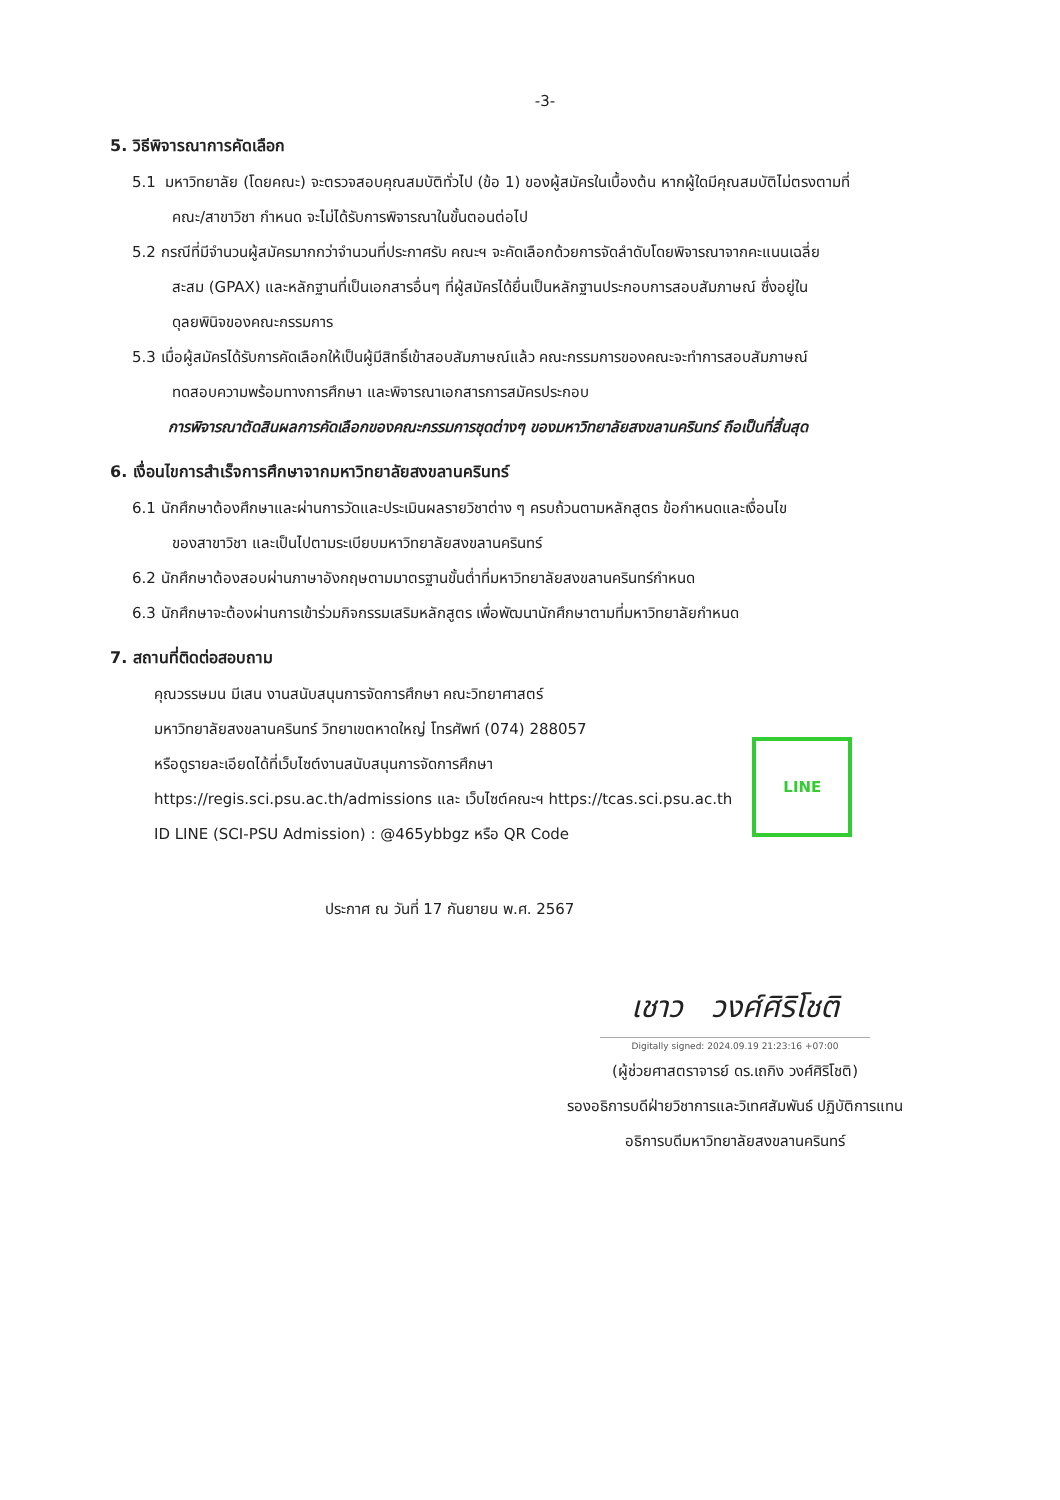-3-
5. วิธีพิจารณาการคัดเลือก
5.1 มหาวิทยาลัย (โดยคณะ) จะตรวจสอบคุณสมบัติทั่วไป (ข้อ 1) ของผู้สมัครในเบื้องต้น หากผู้ใดมีคุณสมบัติไม่ตรงตามที่
คณะ/สาขาวิชา กำหนด จะไม่ได้รับการพิจารณาในขั้นตอนต่อไป
5.2 กรณีที่มีจำนวนผู้สมัครมากกว่าจำนวนที่ประกาศรับ คณะฯ จะคัดเลือกด้วยการจัดลำดับโดยพิจารณาจากคะแนนเฉลี่ย
สะสม (GPAX) และหลักฐานที่เป็นเอกสารอื่นๆ ที่ผู้สมัครได้ยื่นเป็นหลักฐานประกอบการสอบสัมภาษณ์ ซึ่งอยู่ใน
ดุลยพินิจของคณะกรรมการ
5.3 เมื่อผู้สมัครได้รับการคัดเลือกให้เป็นผู้มีสิทธิ์เข้าสอบสัมภาษณ์แล้ว คณะกรรมการของคณะจะทำการสอบสัมภาษณ์
ทดสอบความพร้อมทางการศึกษา และพิจารณาเอกสารการสมัครประกอบ
การพิจารณาตัดสินผลการคัดเลือกของคณะกรรมการชุดต่างๆ ของมหาวิทยาลัยสงขลานครินทร์ ถือเป็นที่สิ้นสุด
6. เงื่อนไขการสำเร็จการศึกษาจากมหาวิทยาลัยสงขลานครินทร์
6.1 นักศึกษาต้องศึกษาและผ่านการวัดและประเมินผลรายวิชาต่าง ๆ ครบถ้วนตามหลักสูตร ข้อกำหนดและเงื่อนไข
ของสาขาวิชา และเป็นไปตามระเบียบมหาวิทยาลัยสงขลานครินทร์
6.2 นักศึกษาต้องสอบผ่านภาษาอังกฤษตามมาตรฐานขั้นต่ำที่มหาวิทยาลัยสงขลานครินทร์กำหนด
6.3 นักศึกษาจะต้องผ่านการเข้าร่วมกิจกรรมเสริมหลักสูตร เพื่อพัฒนานักศึกษาตามที่มหาวิทยาลัยกำหนด
7. สถานที่ติดต่อสอบถาม
คุณวรรษมน มีเสน งานสนับสนุนการจัดการศึกษา คณะวิทยาศาสตร์
มหาวิทยาลัยสงขลานครินทร์ วิทยาเขตหาดใหญ่ โทรศัพท์ (074) 288057
หรือดูรายละเอียดได้ที่เว็บไซต์งานสนับสนุนการจัดการศึกษา
https://regis.sci.psu.ac.th/admissions และ เว็บไซต์คณะฯ https://tcas.sci.psu.ac.th
ID LINE (SCI-PSU Admission) : @465ybbgz หรือ QR Code
LINE
ประกาศ ณ วันที่ 17 กันยายน พ.ศ. 2567
เชาว วงศ์ศิริโชติ
Digitally signed: 2024.09.19 21:23:16 +07:00
(ผู้ช่วยศาสตราจารย์ ดร.เถกิง วงศ์ศิริโชติ)
รองอธิการบดีฝ่ายวิชาการและวิเทศสัมพันธ์ ปฏิบัติการแทน
อธิการบดีมหาวิทยาลัยสงขลานครินทร์